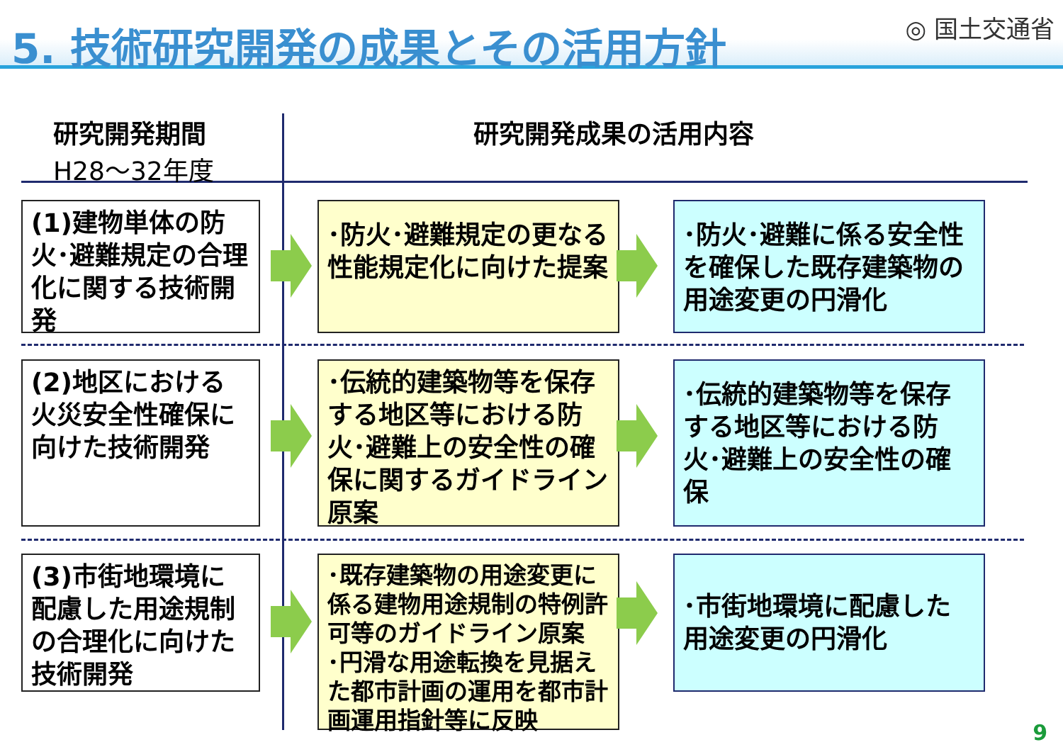5. 技術研究開発の成果とその活用方針 ◎ 国土交通省
研究開発期間
H28～32年度
研究開発成果の活用内容
(1)建物単体の防火･避難規定の合理化に関する技術開発
･防火･避難規定の更なる性能規定化に向けた提案
･防火･避難に係る安全性を確保した既存建築物の用途変更の円滑化
(2)地区における火災安全性確保に向けた技術開発
･伝統的建築物等を保存する地区等における防火･避難上の安全性の確保に関するガイドライン原案
･伝統的建築物等を保存する地区等における防火･避難上の安全性の確保
(3)市街地環境に配慮した用途規制の合理化に向けた技術開発
･既存建築物の用途変更に係る建物用途規制の特例許可等のガイドライン原案
･円滑な用途転換を見据えた都市計画の運用を都市計画運用指針等に反映
･市街地環境に配慮した用途変更の円滑化
9